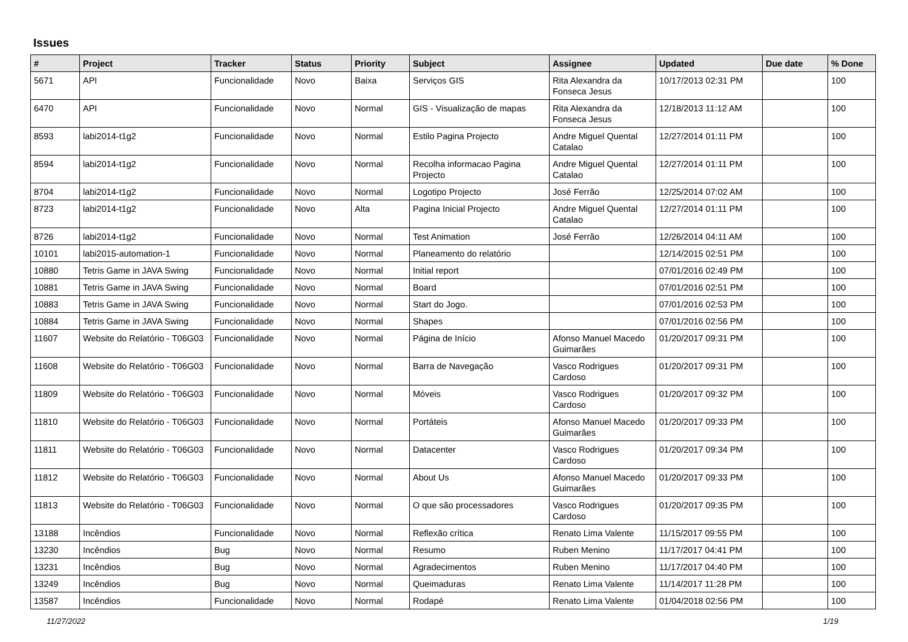Issues
| # | Project | Tracker | Status | Priority | Subject | Assignee | Updated | Due date | % Done |
| --- | --- | --- | --- | --- | --- | --- | --- | --- | --- |
| 5671 | API | Funcionalidade | Novo | Baixa | Serviços GIS | Rita Alexandra da Fonseca Jesus | 10/17/2013 02:31 PM | | 100 |
| 6470 | API | Funcionalidade | Novo | Normal | GIS - Visualização de mapas | Rita Alexandra da Fonseca Jesus | 12/18/2013 11:12 AM | | 100 |
| 8593 | labi2014-t1g2 | Funcionalidade | Novo | Normal | Estilo Pagina Projecto | Andre Miguel Quental Catalao | 12/27/2014 01:11 PM | | 100 |
| 8594 | labi2014-t1g2 | Funcionalidade | Novo | Normal | Recolha informacao Pagina Projecto | Andre Miguel Quental Catalao | 12/27/2014 01:11 PM | | 100 |
| 8704 | labi2014-t1g2 | Funcionalidade | Novo | Normal | Logotipo Projecto | José Ferrão | 12/25/2014 07:02 AM | | 100 |
| 8723 | labi2014-t1g2 | Funcionalidade | Novo | Alta | Pagina Inicial Projecto | Andre Miguel Quental Catalao | 12/27/2014 01:11 PM | | 100 |
| 8726 | labi2014-t1g2 | Funcionalidade | Novo | Normal | Test Animation | José Ferrão | 12/26/2014 04:11 AM | | 100 |
| 10101 | labi2015-automation-1 | Funcionalidade | Novo | Normal | Planeamento do relatório | | 12/14/2015 02:51 PM | | 100 |
| 10880 | Tetris Game in JAVA Swing | Funcionalidade | Novo | Normal | Initial report | | 07/01/2016 02:49 PM | | 100 |
| 10881 | Tetris Game in JAVA Swing | Funcionalidade | Novo | Normal | Board | | 07/01/2016 02:51 PM | | 100 |
| 10883 | Tetris Game in JAVA Swing | Funcionalidade | Novo | Normal | Start do Jogo. | | 07/01/2016 02:53 PM | | 100 |
| 10884 | Tetris Game in JAVA Swing | Funcionalidade | Novo | Normal | Shapes | | 07/01/2016 02:56 PM | | 100 |
| 11607 | Website do Relatório - T06G03 | Funcionalidade | Novo | Normal | Página de Início | Afonso Manuel Macedo Guimarães | 01/20/2017 09:31 PM | | 100 |
| 11608 | Website do Relatório - T06G03 | Funcionalidade | Novo | Normal | Barra de Navegação | Vasco Rodrigues Cardoso | 01/20/2017 09:31 PM | | 100 |
| 11809 | Website do Relatório - T06G03 | Funcionalidade | Novo | Normal | Móveis | Vasco Rodrigues Cardoso | 01/20/2017 09:32 PM | | 100 |
| 11810 | Website do Relatório - T06G03 | Funcionalidade | Novo | Normal | Portáteis | Afonso Manuel Macedo Guimarães | 01/20/2017 09:33 PM | | 100 |
| 11811 | Website do Relatório - T06G03 | Funcionalidade | Novo | Normal | Datacenter | Vasco Rodrigues Cardoso | 01/20/2017 09:34 PM | | 100 |
| 11812 | Website do Relatório - T06G03 | Funcionalidade | Novo | Normal | About Us | Afonso Manuel Macedo Guimarães | 01/20/2017 09:33 PM | | 100 |
| 11813 | Website do Relatório - T06G03 | Funcionalidade | Novo | Normal | O que são processadores | Vasco Rodrigues Cardoso | 01/20/2017 09:35 PM | | 100 |
| 13188 | Incêndios | Funcionalidade | Novo | Normal | Reflexão crítica | Renato Lima Valente | 11/15/2017 09:55 PM | | 100 |
| 13230 | Incêndios | Bug | Novo | Normal | Resumo | Ruben Menino | 11/17/2017 04:41 PM | | 100 |
| 13231 | Incêndios | Bug | Novo | Normal | Agradecimentos | Ruben Menino | 11/17/2017 04:40 PM | | 100 |
| 13249 | Incêndios | Bug | Novo | Normal | Queimaduras | Renato Lima Valente | 11/14/2017 11:28 PM | | 100 |
| 13587 | Incêndios | Funcionalidade | Novo | Normal | Rodapé | Renato Lima Valente | 01/04/2018 02:56 PM | | 100 |
11/27/2022 1/19